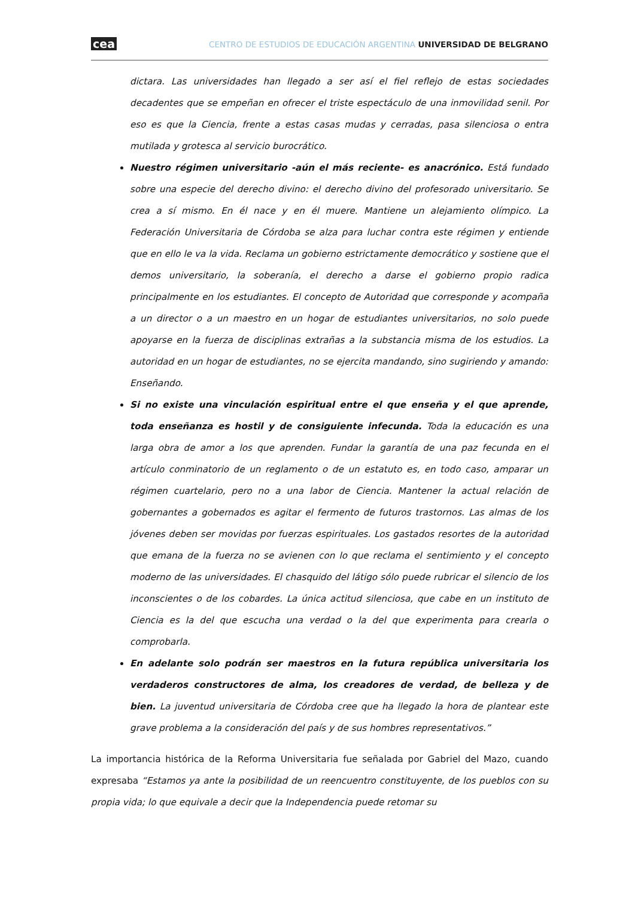cea CENTRO DE ESTUDIOS DE EDUCACIÓN ARGENTINA UNIVERSIDAD DE BELGRANO
dictara. Las universidades han llegado a ser así el fiel reflejo de estas sociedades decadentes que se empeñan en ofrecer el triste espectáculo de una inmovilidad senil. Por eso es que la Ciencia, frente a estas casas mudas y cerradas, pasa silenciosa o entra mutilada y grotesca al servicio burocrático.
Nuestro régimen universitario -aún el más reciente- es anacrónico. Está fundado sobre una especie del derecho divino: el derecho divino del profesorado universitario. Se crea a sí mismo. En él nace y en él muere. Mantiene un alejamiento olímpico. La Federación Universitaria de Córdoba se alza para luchar contra este régimen y entiende que en ello le va la vida. Reclama un gobierno estrictamente democrático y sostiene que el demos universitario, la soberanía, el derecho a darse el gobierno propio radica principalmente en los estudiantes. El concepto de Autoridad que corresponde y acompaña a un director o a un maestro en un hogar de estudiantes universitarios, no solo puede apoyarse en la fuerza de disciplinas extrañas a la substancia misma de los estudios. La autoridad en un hogar de estudiantes, no se ejercita mandando, sino sugiriendo y amando: Enseñando.
Si no existe una vinculación espiritual entre el que enseña y el que aprende, toda enseñanza es hostil y de consiguiente infecunda. Toda la educación es una larga obra de amor a los que aprenden. Fundar la garantía de una paz fecunda en el artículo conminatorio de un reglamento o de un estatuto es, en todo caso, amparar un régimen cuartelario, pero no a una labor de Ciencia. Mantener la actual relación de gobernantes a gobernados es agitar el fermento de futuros trastornos. Las almas de los jóvenes deben ser movidas por fuerzas espirituales. Los gastados resortes de la autoridad que emana de la fuerza no se avienen con lo que reclama el sentimiento y el concepto moderno de las universidades. El chasquido del látigo sólo puede rubricar el silencio de los inconscientes o de los cobardes. La única actitud silenciosa, que cabe en un instituto de Ciencia es la del que escucha una verdad o la del que experimenta para crearla o comprobarla.
En adelante solo podrán ser maestros en la futura república universitaria los verdaderos constructores de alma, los creadores de verdad, de belleza y de bien. La juventud universitaria de Córdoba cree que ha llegado la hora de plantear este grave problema a la consideración del país y de sus hombres representativos.”
La importancia histórica de la Reforma Universitaria fue señalada por Gabriel del Mazo, cuando expresaba “Estamos ya ante la posibilidad de un reencuentro constituyente, de los pueblos con su propia vida; lo que equivale a decir que la Independencia puede retomar su